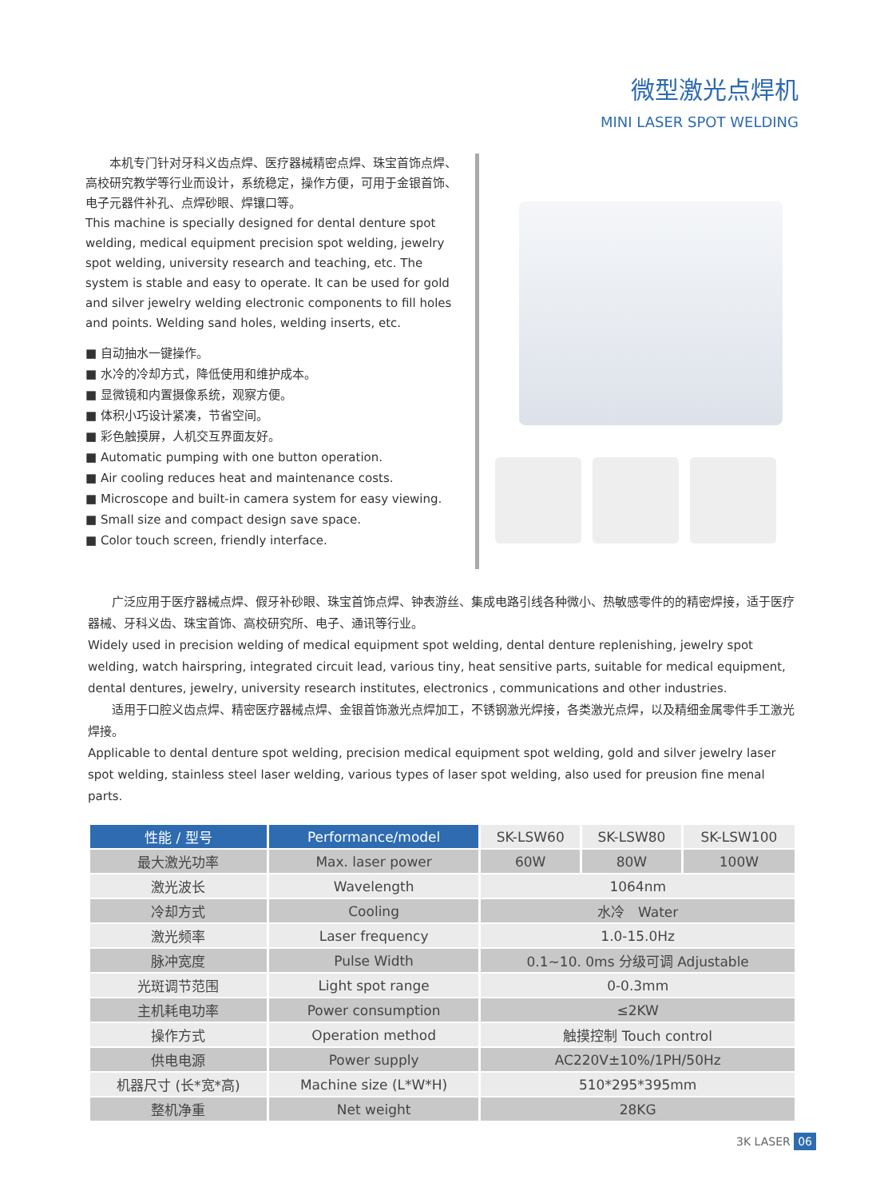微型激光点焊机
MINI LASER SPOT WELDING
　　本机专门针对牙科义齿点焊、医疗器械精密点焊、珠宝首饰点焊、高校研究教学等行业而设计，系统稳定，操作方便，可用于金银首饰、电子元器件补孔、点焊砂眼、焊镶口等。
This machine is specially designed for dental denture spot welding, medical equipment precision spot welding, jewelry spot welding, university research and teaching, etc. The system is stable and easy to operate. It can be used for gold and silver jewelry welding electronic components to fill holes and points. Welding sand holes, welding inserts, etc.
■ 自动抽水一键操作。
■ 水冷的冷却方式，降低使用和维护成本。
■ 显微镜和内置摄像系统，观察方便。
■ 体积小巧设计紧凑，节省空间。
■ 彩色触摸屏，人机交互界面友好。
■ Automatic pumping with one button operation.
■ Air cooling reduces heat and maintenance costs.
■ Microscope and built-in camera system for easy viewing.
■ Small size and compact design save space.
■ Color touch screen, friendly interface.
　　广泛应用于医疗器械点焊、假牙补砂眼、珠宝首饰点焊、钟表游丝、集成电路引线各种微小、热敏感零件的的精密焊接，适于医疗器械、牙科义齿、珠宝首饰、高校研究所、电子、通讯等行业。
Widely used in precision welding of medical equipment spot welding, dental denture replenishing, jewelry spot welding, watch hairspring, integrated circuit lead, various tiny, heat sensitive parts, suitable for medical equipment, dental dentures, jewelry, university research institutes, electronics , communications and other industries.
　　适用于口腔义齿点焊、精密医疗器械点焊、金银首饰激光点焊加工，不锈钢激光焊接，各类激光点焊，以及精细金属零件手工激光焊接。
Applicable to dental denture spot welding, precision medical equipment spot welding, gold and silver jewelry laser spot welding, stainless steel laser welding, various types of laser spot welding, also used for preusion fine menal parts.
| 性能 / 型号 | Performance/model | SK-LSW60 | SK-LSW80 | SK-LSW100 |
| --- | --- | --- | --- | --- |
| 最大激光功率 | Max. laser power | 60W | 80W | 100W |
| 激光波长 | Wavelength | 1064nm | | |
| 冷却方式 | Cooling | 水冷 Water | | |
| 激光频率 | Laser frequency | 1.0-15.0Hz | | |
| 脉冲宽度 | Pulse Width | 0.1~10. 0ms 分级可调 Adjustable | | |
| 光斑调节范围 | Light spot range | 0-0.3mm | | |
| 主机耗电功率 | Power consumption | ≤2KW | | |
| 操作方式 | Operation method | 触摸控制 Touch control | | |
| 供电电源 | Power supply | AC220V±10%/1PH/50Hz | | |
| 机器尺寸 (长*宽*高) | Machine size (L*W*H) | 510*295*395mm | | |
| 整机净重 | Net weight | 28KG | | |
3K LASER 06